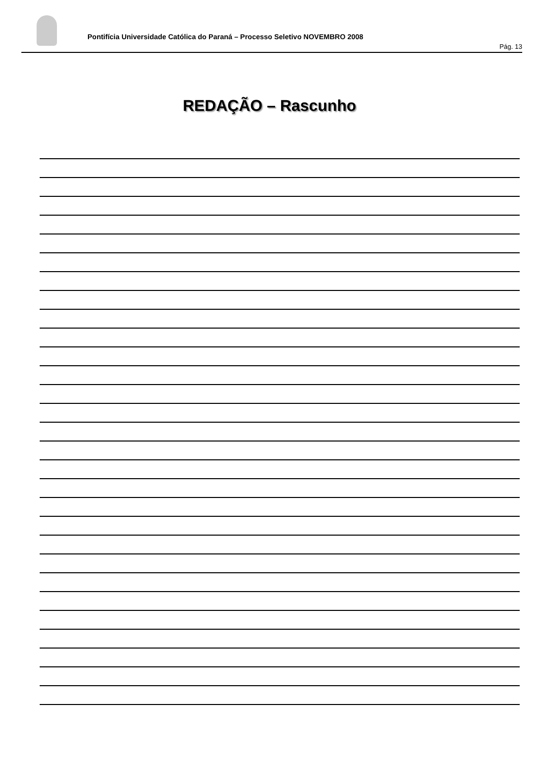Pontifícia Universidade Católica do Paraná – Processo Seletivo NOVEMBRO 2008
Pág. 13
REDAÇÃO – Rascunho